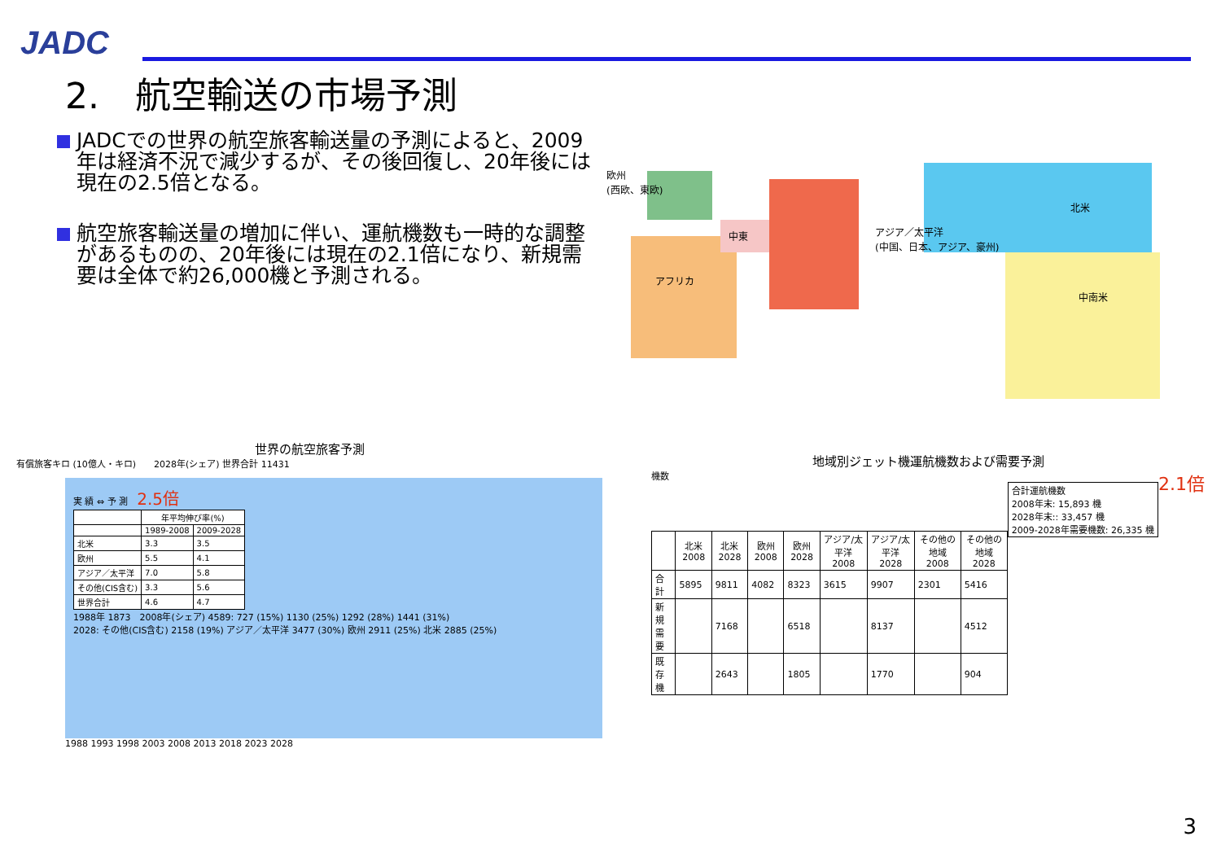JADC
2.　航空輸送の市場予測
JADCでの世界の航空旅客輸送量の予測によると、2009年は経済不況で減少するが、その後回復し、20年後には現在の2.5倍となる。
航空旅客輸送量の増加に伴い、運航機数も一時的な調整があるものの、20年後には現在の2.1倍になり、新規需要は全体で約26,000機と予測される。
欧州
(西欧、東欧)
中東
アフリカ
アジア／太平洋
(中国、日本、アジア、豪州)
北米
中南米
世界の航空旅客予測
有償旅客キロ (10億人・キロ)　　2028年(シェア) 世界合計 11431
実 績 ⇔ 予 測　2.5倍
| | 年平均伸び率(%) | |
| --- | --- | --- |
| | 1989-2008 | 2009-2028 |
| 北米 | 3.3 | 3.5 |
| 欧州 | 5.5 | 4.1 |
| アジア／太平洋 | 7.0 | 5.8 |
| その他(CIS含む) | 3.3 | 5.6 |
| 世界合計 | 4.6 | 4.7 |
1988年 1873　2008年(シェア) 4589: 727 (15%) 1130 (25%) 1292 (28%) 1441 (31%)
2028: その他(CIS含む) 2158 (19%) アジア／太平洋 3477 (30%) 欧州 2911 (25%) 北米 2885 (25%)
1988 1993 1998 2003 2008 2013 2018 2023 2028
地域別ジェット機運航機数および需要予測
機数　2.1倍
| 合計運航機数 2008年末: 15,893 機 2028年末:: 33,457 機 2009-2028年需要機数: 26,335 機 |
| | 北米 2008 | 北米 2028 | 欧州 2008 | 欧州 2028 | アジア/太平洋 2008 | アジア/太平洋 2028 | その他の地域 2008 | その他の地域 2028 |
| --- | --- | --- | --- | --- | --- | --- | --- | --- |
| 合計 | 5895 | 9811 | 4082 | 8323 | 3615 | 9907 | 2301 | 5416 |
| 新規需要 | | 7168 | | 6518 | | 8137 | | 4512 |
| 既存機 | | 2643 | | 1805 | | 1770 | | 904 |
3